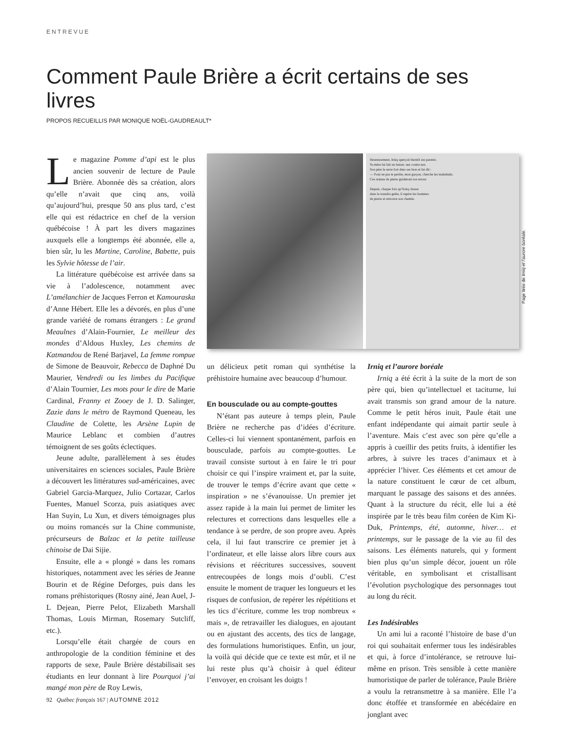ENTREVUE
Comment Paule Brière a écrit certains de ses livres
PROPOS RECUEILLIS PAR MONIQUE NOËL-GAUDREAULT*
Le magazine Pomme d’api est le plus ancien souvenir de lecture de Paule Brière. Abonnée dès sa création, alors qu’elle n’avait que cinq ans, voilà qu’aujourd’hui, presque 50 ans plus tard, c’est elle qui est rédactrice en chef de la version québécoise ! À part les divers magazines auxquels elle a longtemps été abonnée, elle a, bien sûr, lu les Martine, Caroline, Babette, puis les Sylvie hôtesse de l’air.
La littérature québécoise est arrivée dans sa vie à l’adolescence, notamment avec L’amélanchier de Jacques Ferron et Kamouraska d’Anne Hébert. Elle les a dévorés, en plus d’une grande variété de romans étrangers : Le grand Meaulnes d’Alain-Fournier, Le meilleur des mondes d’Aldous Huxley, Les chemins de Katmandou de René Barjavel, La femme rompue de Simone de Beauvoir, Rebecca de Daphné Du Maurier, Vendredi ou les limbes du Pacifique d’Alain Tournier, Les mots pour le dire de Marie Cardinal, Franny et Zooey de J. D. Salinger, Zazie dans le métro de Raymond Queneau, les Claudine de Colette, les Arsène Lupin de Maurice Leblanc et combien d’autres témoignent de ses goûts éclectiques.
Jeune adulte, parallèlement à ses études universitaires en sciences sociales, Paule Brière a découvert les littératures sud-américaines, avec Gabriel Garcia-Marquez, Julio Cortazar, Carlos Fuentes, Manuel Scorza, puis asiatiques avec Han Suyin, Lu Xun, et divers témoignages plus ou moins romancés sur la Chine communiste, précurseurs de Balzac et la petite tailleuse chinoise de Dai Sijie.
Ensuite, elle a « plongé » dans les romans historiques, notamment avec les séries de Jeanne Bourin et de Régine Deforges, puis dans les romans préhistoriques (Rosny ainé, Jean Auel, J-L Dejean, Pierre Pelot, Elizabeth Marshall Thomas, Louis Mirman, Rosemary Sutcliff, etc.).
Lorsqu’elle était chargée de cours en anthropologie de la condition féminine et des rapports de sexe, Paule Brière déstabilisait ses étudiants en leur donnant à lire Pourquoi j’ai mangé mon père de Roy Lewis,
Heureusement, Irniq aperçoit bientôt ses parents.
Sa mère lui fait un baiser, nez contre nez.
Son père le serre fort dans ses bras et lui dit :
— Pour ne pas te perdre, mon garçon, cherche les inukshuks.
Ces statues de pierre guideront ton retour.
Depuis, chaque fois qu’Irniq chasse
dans la toundra gelée, il repère les hommes
de pierre et retrouve son chemin.
un délicieux petit roman qui synthétise la préhistoire humaine avec beaucoup d’humour.
En bousculade ou au compte-gouttes
N’étant pas auteure à temps plein, Paule Brière ne recherche pas d’idées d’écriture. Celles-ci lui viennent spontanément, parfois en bousculade, parfois au compte-gouttes. Le travail consiste surtout à en faire le tri pour choisir ce qui l’inspire vraiment et, par la suite, de trouver le temps d’écrire avant que cette « inspiration » ne s’évanouisse. Un premier jet assez rapide à la main lui permet de limiter les relectures et corrections dans lesquelles elle a tendance à se perdre, de son propre aveu. Après cela, il lui faut transcrire ce premier jet à l’ordinateur, et elle laisse alors libre cours aux révisions et réécritures successives, souvent entrecoupées de longs mois d’oubli. C’est ensuite le moment de traquer les longueurs et les risques de confusion, de repérer les répétitions et les tics d’écriture, comme les trop nombreux « mais », de retravailler les dialogues, en ajoutant ou en ajustant des accents, des tics de langage, des formulations humoristiques. Enfin, un jour, la voilà qui décide que ce texte est mûr, et il ne lui reste plus qu’à choisir à quel éditeur l’envoyer, en croisant les doigts !
Irniq et l’aurore boréale
Irniq a été écrit à la suite de la mort de son père qui, bien qu’intellectuel et taciturne, lui avait transmis son grand amour de la nature. Comme le petit héros inuit, Paule était une enfant indépendante qui aimait partir seule à l’aventure. Mais c’est avec son père qu’elle a appris à cueillir des petits fruits, à identifier les arbres, à suivre les traces d’animaux et à apprécier l’hiver. Ces éléments et cet amour de la nature constituent le cœur de cet album, marquant le passage des saisons et des années. Quant à la structure du récit, elle lui a été inspirée par le très beau film coréen de Kim Ki-Duk, Printemps, été, automne, hiver… et printemps, sur le passage de la vie au fil des saisons. Les éléments naturels, qui y forment bien plus qu’un simple décor, jouent un rôle véritable, en symbolisant et cristallisant l’évolution psychologique des personnages tout au long du récit.
Les Indésirables
Un ami lui a raconté l’histoire de base d’un roi qui souhaitait enfermer tous les indésirables et qui, à force d’intolérance, se retrouve lui-même en prison. Très sensible à cette manière humoristique de parler de tolérance, Paule Brière a voulu la retransmettre à sa manière. Elle l’a donc étoffée et transformée en abécédaire en jonglant avec
Page tirée de Irniq et l’aurore boréale.
92 Québec français 167 | AUTOMNE 2012